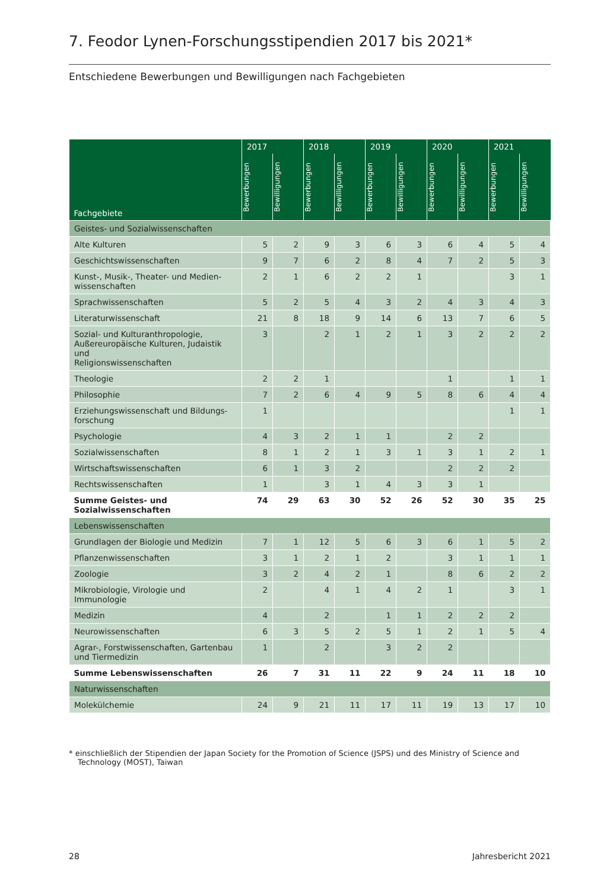7. Feodor Lynen-Forschungsstipendien 2017 bis 2021*
Entschiedene Bewerbungen und Bewilligungen nach Fachgebieten
| Fachgebiete | 2017 | | 2018 | | 2019 | | 2020 | | 2021 | |
| --- | --- | --- | --- | --- | --- | --- | --- | --- | --- | --- |
| | Bewerbungen | Bewilligungen | Bewerbungen | Bewilligungen | Bewerbungen | Bewilligungen | Bewerbungen | Bewilligungen | Bewerbungen | Bewilligungen |
| Geistes- und Sozialwissenschaften | | | | | | | | | | |
| Alte Kulturen | 5 | 2 | 9 | 3 | 6 | 3 | 6 | 4 | 5 | 4 |
| Geschichtswissenschaften | 9 | 7 | 6 | 2 | 8 | 4 | 7 | 2 | 5 | 3 |
| Kunst-, Musik-, Theater- und Medien- wissenschaften | 2 | 1 | 6 | 2 | 2 | 1 | | | 3 | 1 |
| Sprachwissenschaften | 5 | 2 | 5 | 4 | 3 | 2 | 4 | 3 | 4 | 3 |
| Literaturwissenschaft | 21 | 8 | 18 | 9 | 14 | 6 | 13 | 7 | 6 | 5 |
| Sozial- und Kulturanthropologie, Außereuropäische Kulturen, Judaistik und Religionswissenschaften | 3 | | 2 | 1 | 2 | 1 | 3 | 2 | 2 | 2 |
| Theologie | 2 | 2 | 1 | | | | 1 | | 1 | 1 |
| Philosophie | 7 | 2 | 6 | 4 | 9 | 5 | 8 | 6 | 4 | 4 |
| Erziehungswissenschaft und Bildungs- forschung | 1 | | | | | | | | 1 | 1 |
| Psychologie | 4 | 3 | 2 | 1 | 1 | | 2 | 2 | | |
| Sozialwissenschaften | 8 | 1 | 2 | 1 | 3 | 1 | 3 | 1 | 2 | 1 |
| Wirtschaftswissenschaften | 6 | 1 | 3 | 2 | | | 2 | 2 | 2 | |
| Rechtswissenschaften | 1 | | 3 | 1 | 4 | 3 | 3 | 1 | | |
| Summe Geistes- und Sozialwissenschaften | 74 | 29 | 63 | 30 | 52 | 26 | 52 | 30 | 35 | 25 |
| Lebenswissenschaften | | | | | | | | | | |
| Grundlagen der Biologie und Medizin | 7 | 1 | 12 | 5 | 6 | 3 | 6 | 1 | 5 | 2 |
| Pflanzenwissenschaften | 3 | 1 | 2 | 1 | 2 | | 3 | 1 | 1 | 1 |
| Zoologie | 3 | 2 | 4 | 2 | 1 | | 8 | 6 | 2 | 2 |
| Mikrobiologie, Virologie und Immunologie | 2 | | 4 | 1 | 4 | 2 | 1 | | 3 | 1 |
| Medizin | 4 | | 2 | | 1 | 1 | 2 | 2 | 2 | |
| Neurowissenschaften | 6 | 3 | 5 | 2 | 5 | 1 | 2 | 1 | 5 | 4 |
| Agrar-, Forstwissenschaften, Gartenbau und Tiermedizin | 1 | | 2 | | 3 | 2 | 2 | | | |
| Summe Lebenswissenschaften | 26 | 7 | 31 | 11 | 22 | 9 | 24 | 11 | 18 | 10 |
| Naturwissenschaften | | | | | | | | | | |
| Molekülchemie | 24 | 9 | 21 | 11 | 17 | 11 | 19 | 13 | 17 | 10 |
* einschließlich der Stipendien der Japan Society for the Promotion of Science (JSPS) und des Ministry of Science and Technology (MOST), Taiwan
28 Jahresbericht 2021